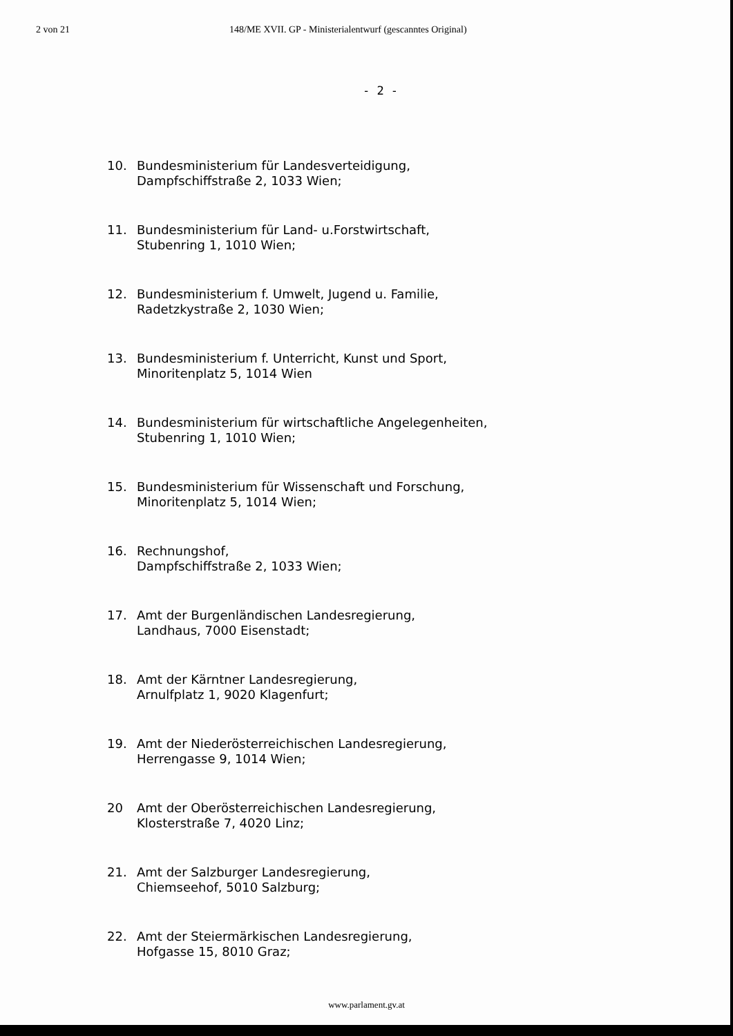2 von 21 148/ME XVII. GP - Ministerialentwurf (gescanntes Original)
- 2 -
10. Bundesministerium für Landesverteidigung,
Dampfschiffstraße 2, 1033 Wien;
11. Bundesministerium für Land- u.Forstwirtschaft,
Stubenring 1, 1010 Wien;
12. Bundesministerium f. Umwelt, Jugend u. Familie,
Radetzkystraße 2, 1030 Wien;
13. Bundesministerium f. Unterricht, Kunst und Sport,
Minoritenplatz 5, 1014 Wien
14. Bundesministerium für wirtschaftliche Angelegenheiten,
Stubenring 1, 1010 Wien;
15. Bundesministerium für Wissenschaft und Forschung,
Minoritenplatz 5, 1014 Wien;
16. Rechnungshof,
Dampfschiffstraße 2, 1033 Wien;
17. Amt der Burgenländischen Landesregierung,
Landhaus, 7000 Eisenstadt;
18. Amt der Kärntner Landesregierung,
Arnulfplatz 1, 9020 Klagenfurt;
19. Amt der Niederösterreichischen Landesregierung,
Herrengasse 9, 1014 Wien;
20 Amt der Oberösterreichischen Landesregierung,
Klosterstraße 7, 4020 Linz;
21. Amt der Salzburger Landesregierung,
Chiemseehof, 5010 Salzburg;
22. Amt der Steiermärkischen Landesregierung,
Hofgasse 15, 8010 Graz;
www.parlament.gv.at